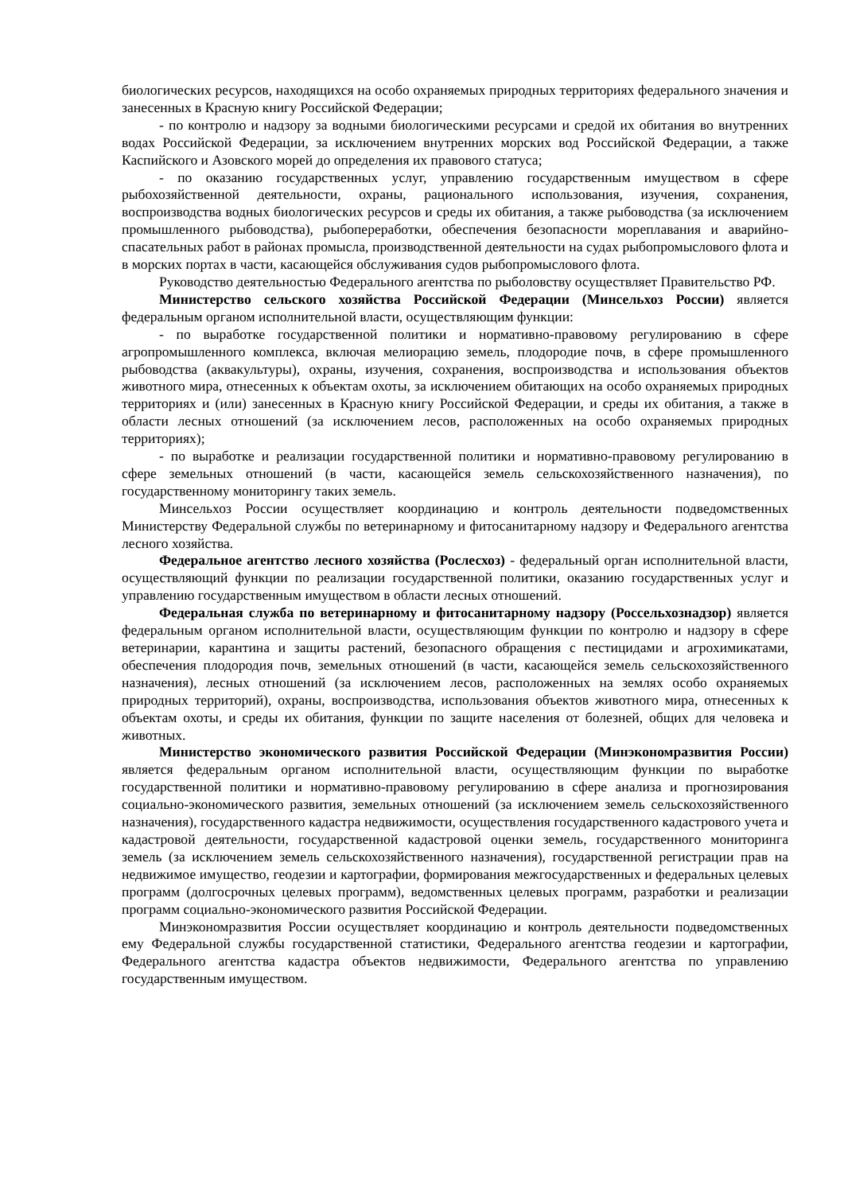биологических ресурсов, находящихся на особо охраняемых природных территориях федерального значения и занесенных в Красную книгу Российской Федерации;
- по контролю и надзору за водными биологическими ресурсами и средой их обитания во внутренних водах Российской Федерации, за исключением внутренних морских вод Российской Федерации, а также Каспийского и Азовского морей до определения их правового статуса;
- по оказанию государственных услуг, управлению государственным имуществом в сфере рыбохозяйственной деятельности, охраны, рационального использования, изучения, сохранения, воспроизводства водных биологических ресурсов и среды их обитания, а также рыбоводства (за исключением промышленного рыбоводства), рыбопереработки, обеспечения безопасности мореплавания и аварийно-спасательных работ в районах промысла, производственной деятельности на судах рыбопромыслового флота и в морских портах в части, касающейся обслуживания судов рыбопромыслового флота.
Руководство деятельностью Федерального агентства по рыболовству осуществляет Правительство РФ.
Министерство сельского хозяйства Российской Федерации (Минсельхоз России) является федеральным органом исполнительной власти, осуществляющим функции:
- по выработке государственной политики и нормативно-правовому регулированию в сфере агропромышленного комплекса, включая мелиорацию земель, плодородие почв, в сфере промышленного рыбоводства (аквакультуры), охраны, изучения, сохранения, воспроизводства и использования объектов животного мира, отнесенных к объектам охоты, за исключением обитающих на особо охраняемых природных территориях и (или) занесенных в Красную книгу Российской Федерации, и среды их обитания, а также в области лесных отношений (за исключением лесов, расположенных на особо охраняемых природных территориях);
- по выработке и реализации государственной политики и нормативно-правовому регулированию в сфере земельных отношений (в части, касающейся земель сельскохозяйственного назначения), по государственному мониторингу таких земель.
Минсельхоз России осуществляет координацию и контроль деятельности подведомственных Министерству Федеральной службы по ветеринарному и фитосанитарному надзору и Федерального агентства лесного хозяйства.
Федеральное агентство лесного хозяйства (Рослесхоз) - федеральный орган исполнительной власти, осуществляющий функции по реализации государственной политики, оказанию государственных услуг и управлению государственным имуществом в области лесных отношений.
Федеральная служба по ветеринарному и фитосанитарному надзору (Россельхознадзор) является федеральным органом исполнительной власти, осуществляющим функции по контролю и надзору в сфере ветеринарии, карантина и защиты растений, безопасного обращения с пестицидами и агрохимикатами, обеспечения плодородия почв, земельных отношений (в части, касающейся земель сельскохозяйственного назначения), лесных отношений (за исключением лесов, расположенных на землях особо охраняемых природных территорий), охраны, воспроизводства, использования объектов животного мира, отнесенных к объектам охоты, и среды их обитания, функции по защите населения от болезней, общих для человека и животных.
Министерство экономического развития Российской Федерации (Минэкономразвития России) является федеральным органом исполнительной власти, осуществляющим функции по выработке государственной политики и нормативно-правовому регулированию в сфере анализа и прогнозирования социально-экономического развития, земельных отношений (за исключением земель сельскохозяйственного назначения), государственного кадастра недвижимости, осуществления государственного кадастрового учета и кадастровой деятельности, государственной кадастровой оценки земель, государственного мониторинга земель (за исключением земель сельскохозяйственного назначения), государственной регистрации прав на недвижимое имущество, геодезии и картографии, формирования межгосударственных и федеральных целевых программ (долгосрочных целевых программ), ведомственных целевых программ, разработки и реализации программ социально-экономического развития Российской Федерации.
Минэкономразвития России осуществляет координацию и контроль деятельности подведомственных ему Федеральной службы государственной статистики, Федерального агентства геодезии и картографии, Федерального агентства кадастра объектов недвижимости, Федерального агентства по управлению государственным имуществом.